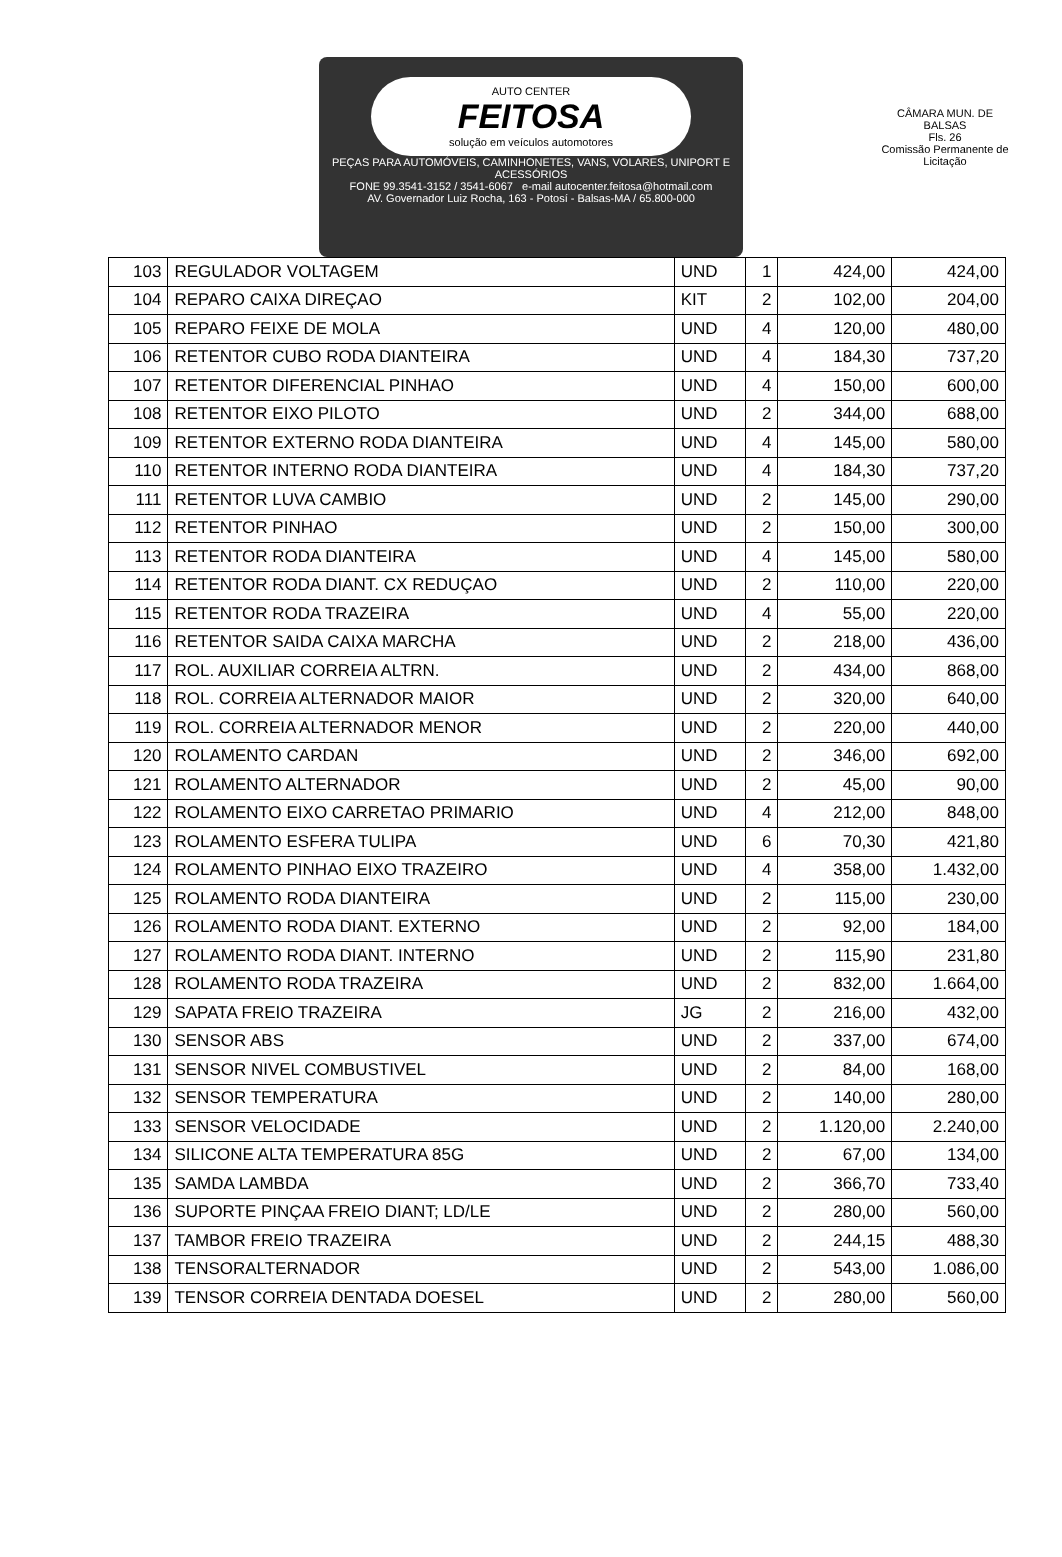CÂMARA MUN. DE BALSAS
Fls. 26
Comissão Permanente de Licitação
AUTO CENTER
FEITOSA
solução em veículos automotores
PEÇAS PARA AUTOMÓVEIS, CAMINHONETES, VANS, VOLARES, UNIPORT E ACESSÓRIOS
FONE 99.3541-3152 / 3541-6067 e-mail autocenter.feitosa@hotmail.com
AV. Governador Luiz Rocha, 163 - Potosí - Balsas-MA / 65.800-000
| 103 | REGULADOR VOLTAGEM | UND | 1 | 424,00 | 424,00 |
| 104 | REPARO CAIXA DIREÇAO | KIT | 2 | 102,00 | 204,00 |
| 105 | REPARO FEIXE DE MOLA | UND | 4 | 120,00 | 480,00 |
| 106 | RETENTOR CUBO RODA DIANTEIRA | UND | 4 | 184,30 | 737,20 |
| 107 | RETENTOR DIFERENCIAL PINHAO | UND | 4 | 150,00 | 600,00 |
| 108 | RETENTOR EIXO PILOTO | UND | 2 | 344,00 | 688,00 |
| 109 | RETENTOR EXTERNO RODA DIANTEIRA | UND | 4 | 145,00 | 580,00 |
| 110 | RETENTOR INTERNO RODA DIANTEIRA | UND | 4 | 184,30 | 737,20 |
| 111 | RETENTOR LUVA CAMBIO | UND | 2 | 145,00 | 290,00 |
| 112 | RETENTOR PINHAO | UND | 2 | 150,00 | 300,00 |
| 113 | RETENTOR RODA DIANTEIRA | UND | 4 | 145,00 | 580,00 |
| 114 | RETENTOR RODA DIANT. CX REDUÇAO | UND | 2 | 110,00 | 220,00 |
| 115 | RETENTOR RODA TRAZEIRA | UND | 4 | 55,00 | 220,00 |
| 116 | RETENTOR SAIDA CAIXA MARCHA | UND | 2 | 218,00 | 436,00 |
| 117 | ROL. AUXILIAR CORREIA ALTRN. | UND | 2 | 434,00 | 868,00 |
| 118 | ROL. CORREIA ALTERNADOR MAIOR | UND | 2 | 320,00 | 640,00 |
| 119 | ROL. CORREIA ALTERNADOR MENOR | UND | 2 | 220,00 | 440,00 |
| 120 | ROLAMENTO CARDAN | UND | 2 | 346,00 | 692,00 |
| 121 | ROLAMENTO ALTERNADOR | UND | 2 | 45,00 | 90,00 |
| 122 | ROLAMENTO EIXO CARRETAO PRIMARIO | UND | 4 | 212,00 | 848,00 |
| 123 | ROLAMENTO ESFERA TULIPA | UND | 6 | 70,30 | 421,80 |
| 124 | ROLAMENTO PINHAO EIXO TRAZEIRO | UND | 4 | 358,00 | 1.432,00 |
| 125 | ROLAMENTO RODA DIANTEIRA | UND | 2 | 115,00 | 230,00 |
| 126 | ROLAMENTO RODA DIANT. EXTERNO | UND | 2 | 92,00 | 184,00 |
| 127 | ROLAMENTO RODA DIANT. INTERNO | UND | 2 | 115,90 | 231,80 |
| 128 | ROLAMENTO RODA TRAZEIRA | UND | 2 | 832,00 | 1.664,00 |
| 129 | SAPATA FREIO TRAZEIRA | JG | 2 | 216,00 | 432,00 |
| 130 | SENSOR ABS | UND | 2 | 337,00 | 674,00 |
| 131 | SENSOR NIVEL COMBUSTIVEL | UND | 2 | 84,00 | 168,00 |
| 132 | SENSOR TEMPERATURA | UND | 2 | 140,00 | 280,00 |
| 133 | SENSOR VELOCIDADE | UND | 2 | 1.120,00 | 2.240,00 |
| 134 | SILICONE ALTA TEMPERATURA 85G | UND | 2 | 67,00 | 134,00 |
| 135 | SAMDA LAMBDA | UND | 2 | 366,70 | 733,40 |
| 136 | SUPORTE PINÇAA FREIO DIANT; LD/LE | UND | 2 | 280,00 | 560,00 |
| 137 | TAMBOR FREIO TRAZEIRA | UND | 2 | 244,15 | 488,30 |
| 138 | TENSORALTERNADOR | UND | 2 | 543,00 | 1.086,00 |
| 139 | TENSOR CORREIA DENTADA DOESEL | UND | 2 | 280,00 | 560,00 |